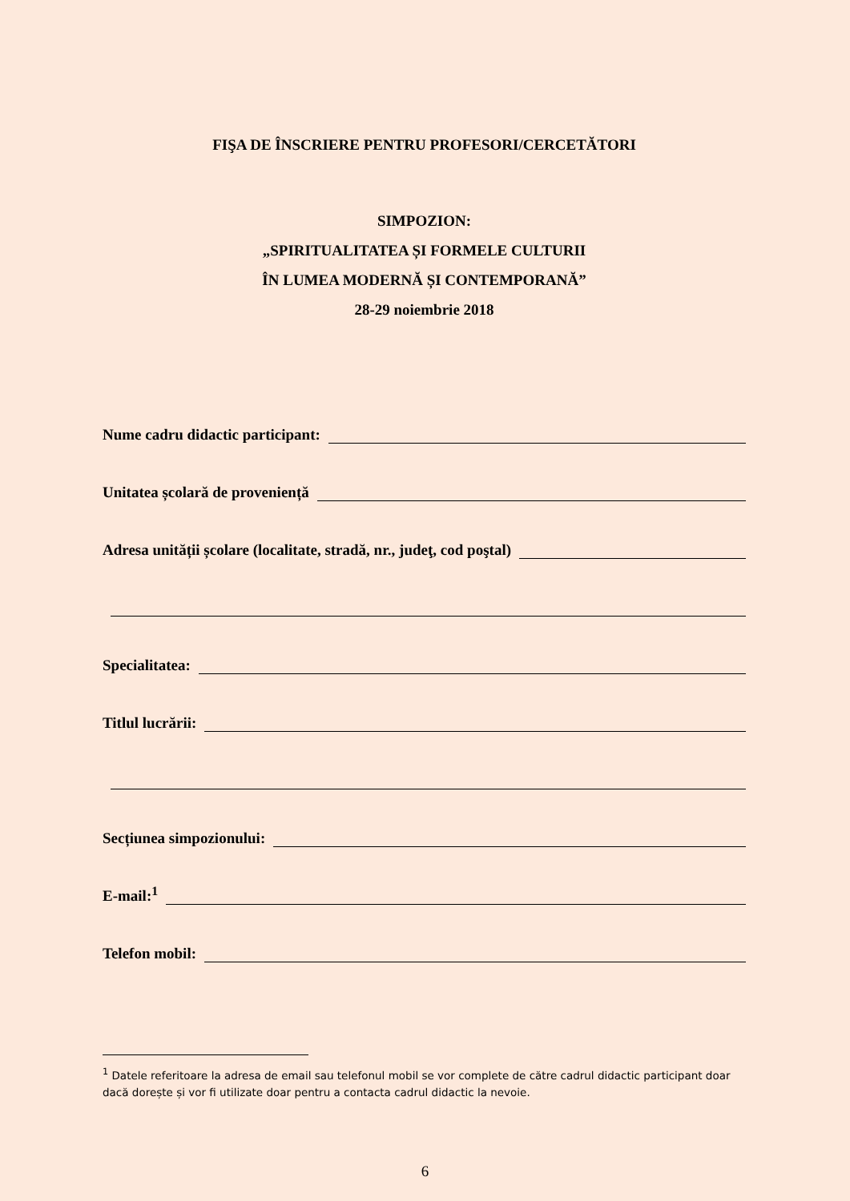FIŞA DE ÎNSCRIERE PENTRU PROFESORI/CERCETĂTORI
SIMPOZION:
„SPIRITUALITATEA ȘI FORMELE CULTURII
ÎN LUMEA MODERNĂ ȘI CONTEMPORANĂ”
28-29 noiembrie 2018
Nume cadru didactic participant:
Unitatea școlară de proveniență
Adresa unității școlare (localitate, stradă, nr., judeţ, cod poştal)
Specialitatea:
Titlul lucrării:
Secțiunea simpozionului:
E-mail:<sup>1</sup>
Telefon mobil:
<sup>1</sup> Datele referitoare la adresa de email sau telefonul mobil se vor complete de către cadrul didactic participant doar dacă dorește și vor fi utilizate doar pentru a contacta cadrul didactic la nevoie.
6